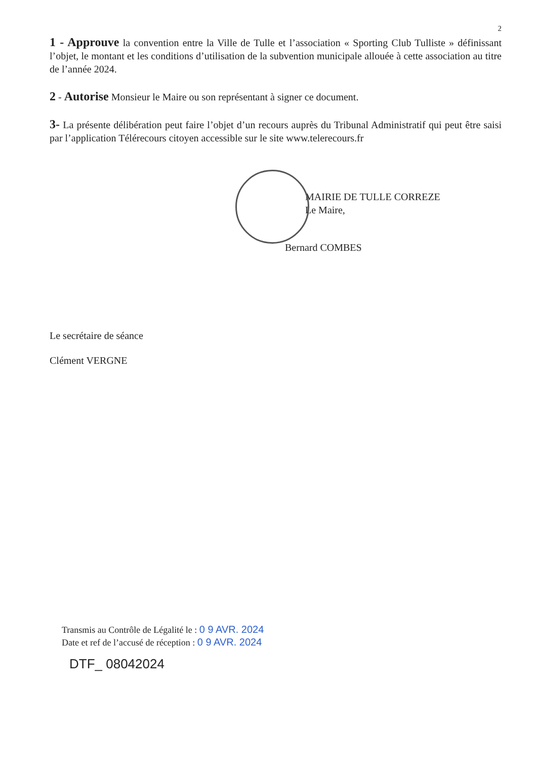2
1 - Approuve la convention entre la Ville de Tulle et l’association « Sporting Club Tulliste » définissant l’objet, le montant et les conditions d’utilisation de la subvention municipale allouée à cette association au titre de l’année 2024.
2 - Autorise Monsieur le Maire ou son représentant à signer ce document.
3- La présente délibération peut faire l’objet d’un recours auprès du Tribunal Administratif qui peut être saisi par l’application Télérecours citoyen accessible sur le site www.telerecours.fr
MAIRIE DE TULLE CORREZE
Le Maire,
Bernard COMBES
Le secrétaire de séance
Clément VERGNE
Transmis au Contrôle de Légalité le : 0 9 AVR. 2024
Date et ref de l’accusé de réception : 0 9 AVR. 2024
DTF_ 08042024